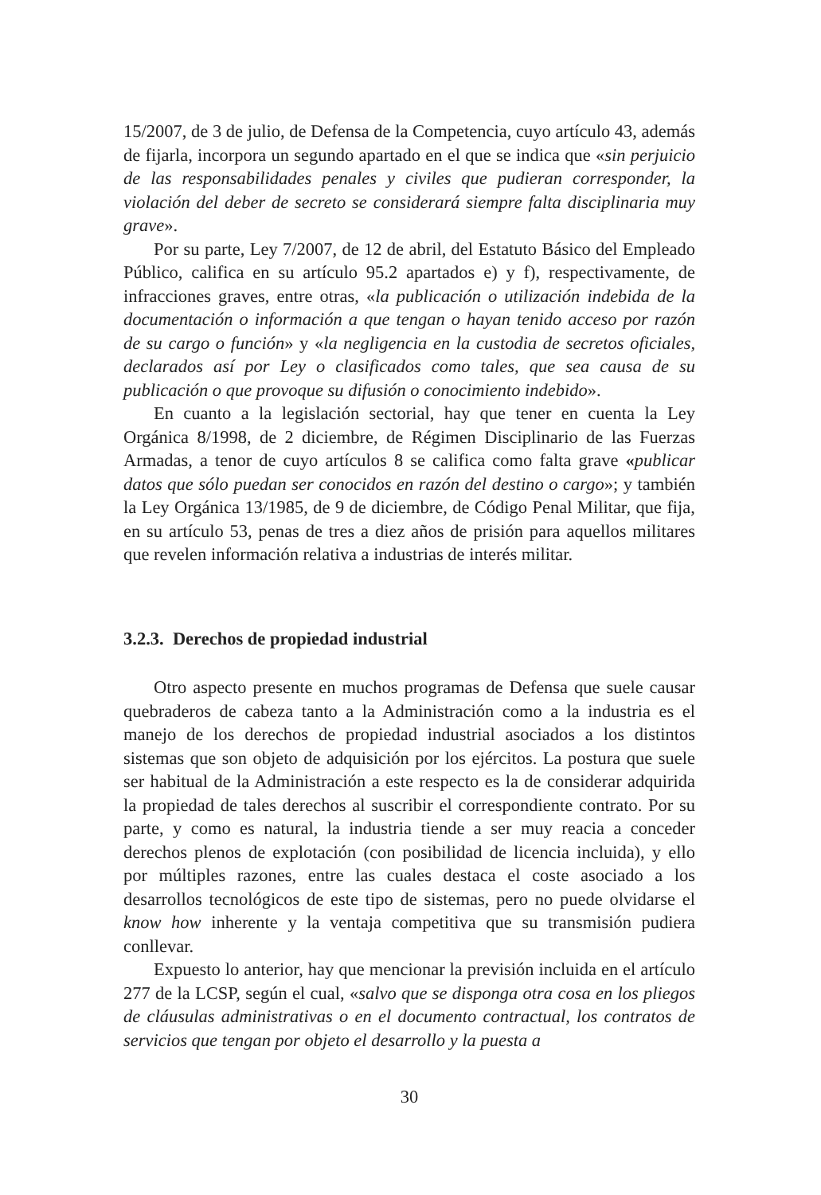15/2007, de 3 de julio, de Defensa de la Competencia, cuyo artículo 43, además de fijarla, incorpora un segundo apartado en el que se indica que «sin perjuicio de las responsabilidades penales y civiles que pudieran corresponder, la violación del deber de secreto se considerará siempre falta disciplinaria muy grave».
Por su parte, Ley 7/2007, de 12 de abril, del Estatuto Básico del Empleado Público, califica en su artículo 95.2 apartados e) y f), respectivamente, de infracciones graves, entre otras, «la publicación o utilización indebida de la documentación o información a que tengan o hayan tenido acceso por razón de su cargo o función» y «la negligencia en la custodia de secretos oficiales, declarados así por Ley o clasificados como tales, que sea causa de su publicación o que provoque su difusión o conocimiento indebido».
En cuanto a la legislación sectorial, hay que tener en cuenta la Ley Orgánica 8/1998, de 2 diciembre, de Régimen Disciplinario de las Fuerzas Armadas, a tenor de cuyo artículos 8 se califica como falta grave «publicar datos que sólo puedan ser conocidos en razón del destino o cargo»; y también la Ley Orgánica 13/1985, de 9 de diciembre, de Código Penal Militar, que fija, en su artículo 53, penas de tres a diez años de prisión para aquellos militares que revelen información relativa a industrias de interés militar.
3.2.3. Derechos de propiedad industrial
Otro aspecto presente en muchos programas de Defensa que suele causar quebraderos de cabeza tanto a la Administración como a la industria es el manejo de los derechos de propiedad industrial asociados a los distintos sistemas que son objeto de adquisición por los ejércitos. La postura que suele ser habitual de la Administración a este respecto es la de considerar adquirida la propiedad de tales derechos al suscribir el correspondiente contrato. Por su parte, y como es natural, la industria tiende a ser muy reacia a conceder derechos plenos de explotación (con posibilidad de licencia incluida), y ello por múltiples razones, entre las cuales destaca el coste asociado a los desarrollos tecnológicos de este tipo de sistemas, pero no puede olvidarse el know how inherente y la ventaja competitiva que su transmisión pudiera conllevar.
Expuesto lo anterior, hay que mencionar la previsión incluida en el artículo 277 de la LCSP, según el cual, «salvo que se disponga otra cosa en los pliegos de cláusulas administrativas o en el documento contractual, los contratos de servicios que tengan por objeto el desarrollo y la puesta a
30